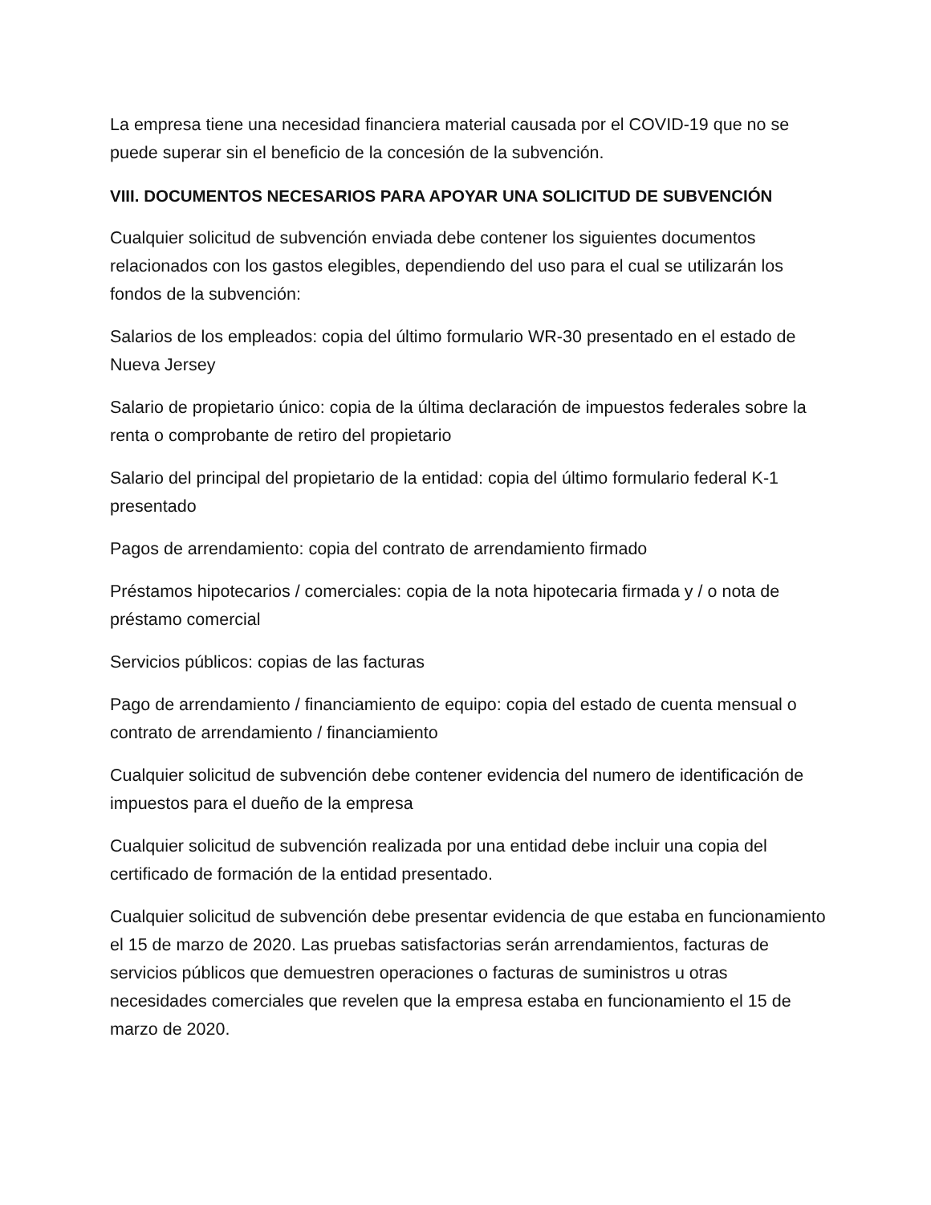La empresa tiene una necesidad financiera material causada por el COVID-19 que no se puede superar sin el beneficio de la concesión de la subvención.
VIII. DOCUMENTOS NECESARIOS PARA APOYAR UNA SOLICITUD DE SUBVENCIÓN
Cualquier solicitud de subvención enviada debe contener los siguientes documentos relacionados con los gastos elegibles, dependiendo del uso para el cual se utilizarán los fondos de la subvención:
Salarios de los empleados: copia del último formulario WR-30 presentado en el estado de Nueva Jersey
Salario de propietario único: copia de la última declaración de impuestos federales sobre la renta o comprobante de retiro del propietario
Salario del principal del propietario de la entidad: copia del último formulario federal K-1 presentado
Pagos de arrendamiento: copia del contrato de arrendamiento firmado
Préstamos hipotecarios / comerciales: copia de la nota hipotecaria firmada y / o nota de préstamo comercial
Servicios públicos: copias de las facturas
Pago de arrendamiento / financiamiento de equipo: copia del estado de cuenta mensual o contrato de arrendamiento / financiamiento
Cualquier solicitud de subvención debe contener evidencia del numero de identificación de impuestos para el dueño de la empresa
Cualquier solicitud de subvención realizada por una entidad debe incluir una copia del certificado de formación de la entidad presentado.
Cualquier solicitud de subvención debe presentar evidencia de que estaba en funcionamiento el 15 de marzo de 2020. Las pruebas satisfactorias serán arrendamientos, facturas de servicios públicos que demuestren operaciones o facturas de suministros u otras necesidades comerciales que revelen que la empresa estaba en funcionamiento el 15 de marzo de 2020.